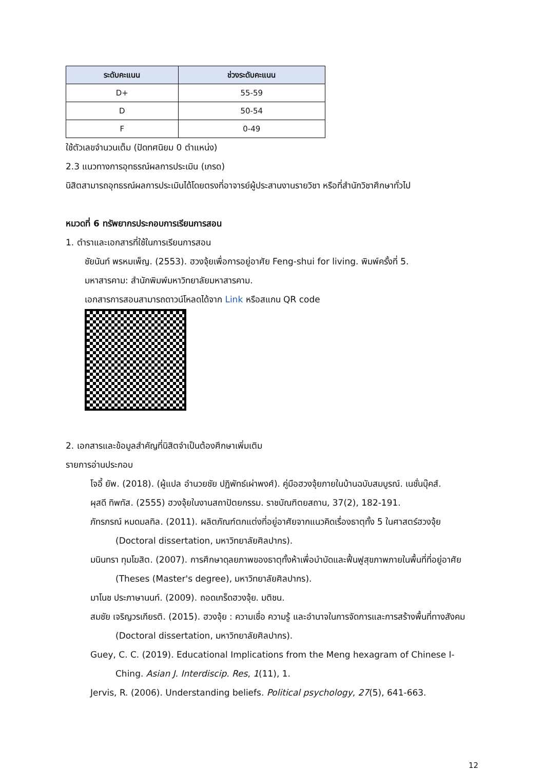| ระดับคะแนน | ช่วงระดับคะแนน |
| --- | --- |
| D+ | 55-59 |
| D | 50-54 |
| F | 0-49 |
ใช้ตัวเลขจำนวนเต็ม (ปัดทศนิยม 0 ตำแหน่ง)
2.3 แนวทางการอุทธรณ์ผลการประเมิน (เกรด)
นิสิตสามารถอุทธรณ์ผลการประเมินได้โดยตรงที่อาจารย์ผู้ประสานงานรายวิชา หรือที่สำนักวิชาศึกษาทั่วไป
หมวดที่ 6 ทรัพยากรประกอบการเรียนการสอน
1. ตำราและเอกสารที่ใช้ในการเรียนการสอน
ชัยนันท์ พรหมเพ็ญ. (2553). ฮวงจุ้ยเพื่อการอยู่อาศัย Feng-shui for living. พิมพ์ครั้งที่ 5.
มหาสารคาม: สำนักพิมพ์มหาวิทยาลัยมหาสารคาม.
เอกสารการสอนสามารถดาวน์โหลดได้จาก Link หรือสแกน QR code
2. เอกสารและข้อมูลสำคัญที่นิสิตจำเป็นต้องศึกษาเพิ่มเติม
รายการอ่านประกอบ
โจอี้ ยัพ. (2018). (ผู้แปล อำนวยชัย ปฏิพัทธ์เผ่าพงศ์). คู่มือฮวงจุ้ยภายในบ้านฉบับสมบูรณ์. เนชั่นบุ๊คส์.
ผุสดี ทิพทัส. (2555) ฮวงจุ้ยในงานสถาปัตยกรรม. ราชบัณฑิตยสถาน, 37(2), 182-191.
ภัทรภรณ์ หมดมลทิล. (2011). ผลิตภัณฑ์ตกแต่งที่อยู่อาศัยจากแนวคิดเรื่องธาตุทั้ง 5 ในศาสตร์ฮวงจุ้ย (Doctoral dissertation, มหาวิทยาลัยศิลปากร).
มนินทรา ทุมโฆสิต. (2007). การศึกษาดุลยภาพของธาตุทั้งห้าเพื่อบำบัดและฟื้นฟูสุขภาพภายในพื้นที่ที่อยู่อาศัย (Theses (Master's degree), มหาวิทยาลัยศิลปากร).
มาโนช ประภาษานนท์. (2009). ถอดเกร็ดฮวงจุ้ย. มติชน.
สมชัย เจริญวรเกียรติ. (2015). ฮวงจุ้ย : ความเชื่อ ความรู้ และอำนาจในการจัดการและการสร้างพื้นที่ทางสังคม (Doctoral dissertation, มหาวิทยาลัยศิลปากร).
Guey, C. C. (2019). Educational Implications from the Meng hexagram of Chinese I-Ching. Asian J. Interdiscip. Res, 1(11), 1.
Jervis, R. (2006). Understanding beliefs. Political psychology, 27(5), 641-663.
12